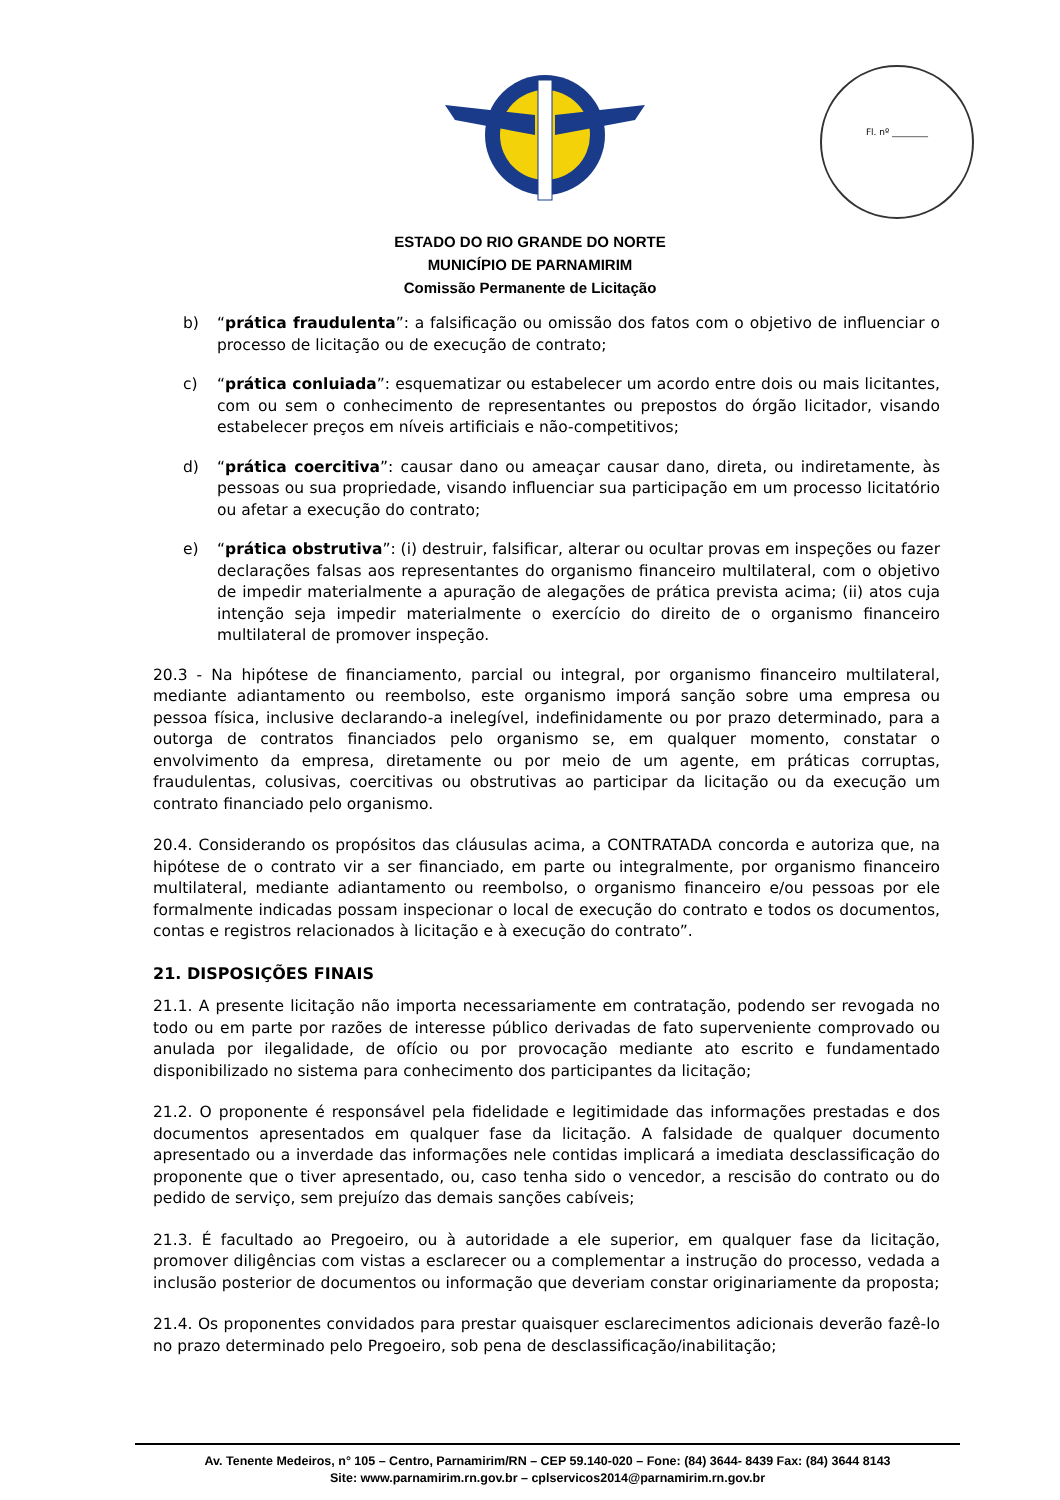Fl. nº ________
ESTADO DO RIO GRANDE DO NORTE
MUNICÍPIO DE PARNAMIRIM
Comissão Permanente de Licitação
b) “prática fraudulenta”: a falsificação ou omissão dos fatos com o objetivo de influenciar o processo de licitação ou de execução de contrato;
c) “prática conluiada”: esquematizar ou estabelecer um acordo entre dois ou mais licitantes, com ou sem o conhecimento de representantes ou prepostos do órgão licitador, visando estabelecer preços em níveis artificiais e não-competitivos;
d) “prática coercitiva”: causar dano ou ameaçar causar dano, direta, ou indiretamente, às pessoas ou sua propriedade, visando influenciar sua participação em um processo licitatório ou afetar a execução do contrato;
e) “prática obstrutiva”: (i) destruir, falsificar, alterar ou ocultar provas em inspeções ou fazer declarações falsas aos representantes do organismo financeiro multilateral, com o objetivo de impedir materialmente a apuração de alegações de prática prevista acima; (ii) atos cuja intenção seja impedir materialmente o exercício do direito de o organismo financeiro multilateral de promover inspeção.
20.3 - Na hipótese de financiamento, parcial ou integral, por organismo financeiro multilateral, mediante adiantamento ou reembolso, este organismo imporá sanção sobre uma empresa ou pessoa física, inclusive declarando-a inelegível, indefinidamente ou por prazo determinado, para a outorga de contratos financiados pelo organismo se, em qualquer momento, constatar o envolvimento da empresa, diretamente ou por meio de um agente, em práticas corruptas, fraudulentas, colusivas, coercitivas ou obstrutivas ao participar da licitação ou da execução um contrato financiado pelo organismo.
20.4. Considerando os propósitos das cláusulas acima, a CONTRATADA concorda e autoriza que, na hipótese de o contrato vir a ser financiado, em parte ou integralmente, por organismo financeiro multilateral, mediante adiantamento ou reembolso, o organismo financeiro e/ou pessoas por ele formalmente indicadas possam inspecionar o local de execução do contrato e todos os documentos, contas e registros relacionados à licitação e à execução do contrato”.
21. DISPOSIÇÕES FINAIS
21.1. A presente licitação não importa necessariamente em contratação, podendo ser revogada no todo ou em parte por razões de interesse público derivadas de fato superveniente comprovado ou anulada por ilegalidade, de ofício ou por provocação mediante ato escrito e fundamentado disponibilizado no sistema para conhecimento dos participantes da licitação;
21.2. O proponente é responsável pela fidelidade e legitimidade das informações prestadas e dos documentos apresentados em qualquer fase da licitação. A falsidade de qualquer documento apresentado ou a inverdade das informações nele contidas implicará a imediata desclassificação do proponente que o tiver apresentado, ou, caso tenha sido o vencedor, a rescisão do contrato ou do pedido de serviço, sem prejuízo das demais sanções cabíveis;
21.3. É facultado ao Pregoeiro, ou à autoridade a ele superior, em qualquer fase da licitação, promover diligências com vistas a esclarecer ou a complementar a instrução do processo, vedada a inclusão posterior de documentos ou informação que deveriam constar originariamente da proposta;
21.4. Os proponentes convidados para prestar quaisquer esclarecimentos adicionais deverão fazê-lo no prazo determinado pelo Pregoeiro, sob pena de desclassificação/inabilitação;
Av. Tenente Medeiros, n° 105 – Centro, Parnamirim/RN – CEP 59.140-020 – Fone: (84) 3644- 8439 Fax: (84) 3644 8143
Site: www.parnamirim.rn.gov.br – cplservicos2014@parnamirim.rn.gov.br